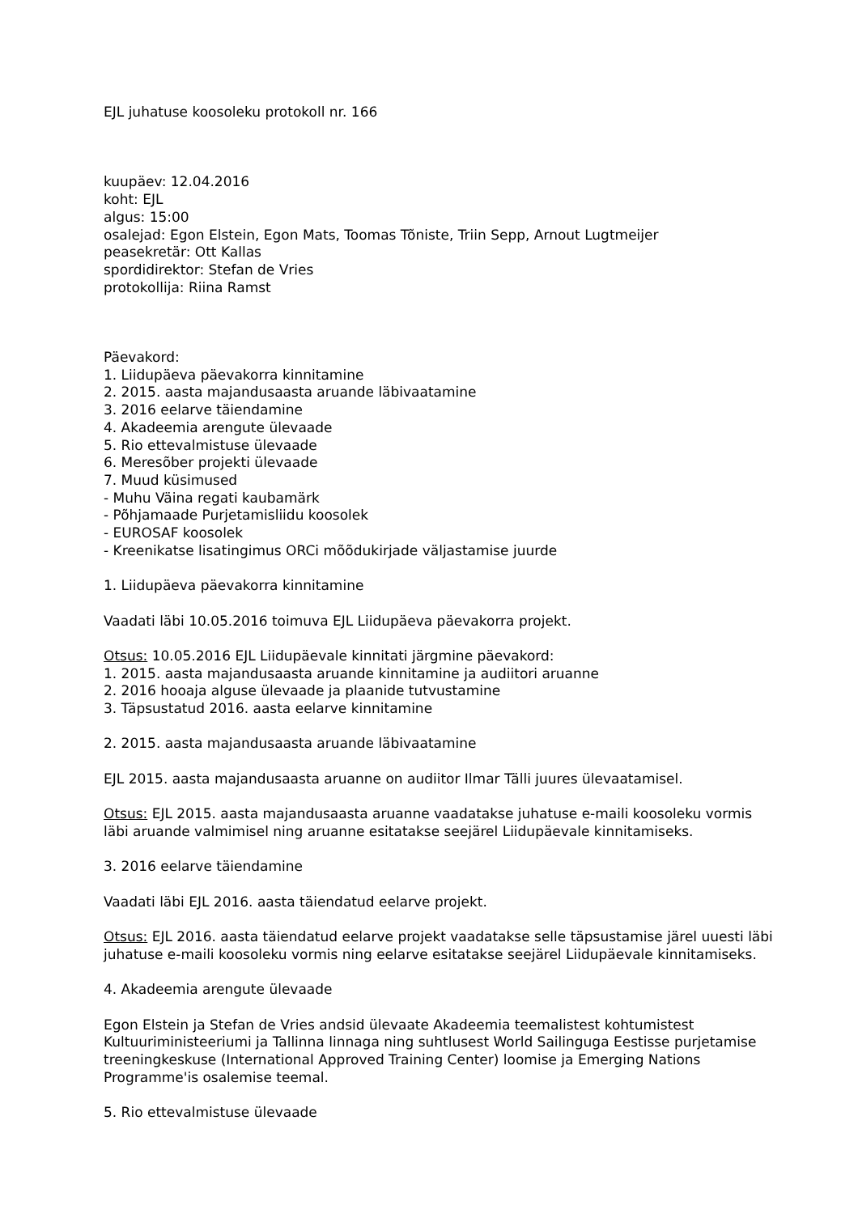EJL juhatuse koosoleku protokoll nr. 166
kuupäev: 12.04.2016
koht: EJL
algus: 15:00
osalejad: Egon Elstein, Egon Mats, Toomas Tõniste, Triin Sepp, Arnout Lugtmeijer
peasekretär: Ott Kallas
spordidirektor: Stefan de Vries
protokollija: Riina Ramst
Päevakord:
1. Liidupäeva päevakorra kinnitamine
2. 2015. aasta majandusaasta aruande läbivaatamine
3. 2016 eelarve täiendamine
4. Akadeemia arengute ülevaade
5. Rio ettevalmistuse ülevaade
6. Meresõber projekti ülevaade
7. Muud küsimused
- Muhu Väina regati kaubamärk
- Põhjamaade Purjetamisliidu koosolek
- EUROSAF koosolek
- Kreenikatse lisatingimus ORCi mõõdukirjade väljastamise juurde
1. Liidupäeva päevakorra kinnitamine
Vaadati läbi 10.05.2016 toimuva EJL Liidupäeva päevakorra projekt.
Otsus: 10.05.2016 EJL Liidupäevale kinnitati järgmine päevakord:
1. 2015. aasta majandusaasta aruande kinnitamine ja audiitori aruanne
2. 2016 hooaja alguse ülevaade ja plaanide tutvustamine
3. Täpsustatud 2016. aasta eelarve kinnitamine
2. 2015. aasta majandusaasta aruande läbivaatamine
EJL 2015. aasta majandusaasta aruanne on audiitor Ilmar Tälli juures ülevaatamisel.
Otsus: EJL 2015. aasta majandusaasta aruanne vaadatakse juhatuse e-maili koosoleku vormis läbi aruande valmimisel ning aruanne esitatakse seejärel Liidupäevale kinnitamiseks.
3. 2016 eelarve täiendamine
Vaadati läbi EJL 2016. aasta täiendatud eelarve projekt.
Otsus: EJL 2016. aasta täiendatud eelarve projekt vaadatakse selle täpsustamise järel uuesti läbi juhatuse e-maili koosoleku vormis ning eelarve esitatakse seejärel Liidupäevale kinnitamiseks.
4. Akadeemia arengute ülevaade
Egon Elstein ja Stefan de Vries andsid ülevaate Akadeemia teemalistest kohtumistest Kultuuriministeeriumi ja Tallinna linnaga ning suhtlusest World Sailinguga Eestisse purjetamise treeningkeskuse (International Approved Training Center) loomise ja Emerging Nations Programme'is osalemise teemal.
5. Rio ettevalmistuse ülevaade